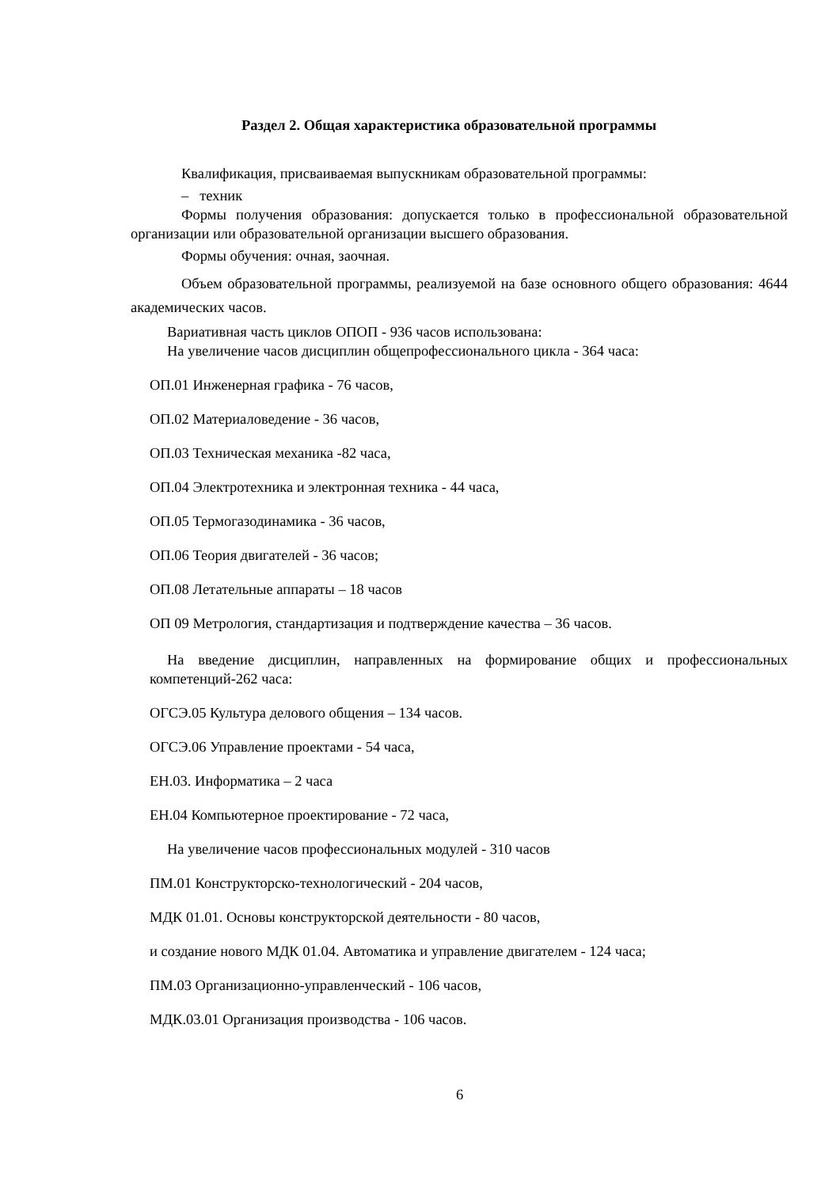Раздел 2. Общая характеристика образовательной программы
Квалификация, присваиваемая выпускникам образовательной программы:
– техник
Формы получения образования: допускается только в профессиональной образовательной организации или образовательной организации высшего образования.
Формы обучения: очная, заочная.
Объем образовательной программы, реализуемой на базе основного общего образования: 4644 академических часов.
Вариативная часть циклов ОПОП - 936 часов использована:
На увеличение часов дисциплин общепрофессионального цикла - 364 часа:
ОП.01 Инженерная графика - 76 часов,
ОП.02 Материаловедение - 36 часов,
ОП.03 Техническая механика -82 часа,
ОП.04 Электротехника и электронная техника - 44 часа,
ОП.05 Термогазодинамика - 36 часов,
ОП.06 Теория двигателей - 36 часов;
ОП.08 Летательные аппараты – 18 часов
ОП 09 Метрология, стандартизация и подтверждение качества – 36 часов.
На введение дисциплин, направленных на формирование общих и профессиональных компетенций-262 часа:
ОГСЭ.05 Культура делового общения – 134 часов.
ОГСЭ.06 Управление проектами - 54 часа,
ЕН.03. Информатика – 2 часа
ЕН.04 Компьютерное проектирование - 72 часа,
На увеличение часов профессиональных модулей - 310 часов
ПМ.01 Конструкторско-технологический - 204 часов,
МДК 01.01. Основы конструкторской деятельности - 80 часов,
и создание нового МДК 01.04. Автоматика и управление двигателем - 124 часа;
ПМ.03 Организационно-управленческий - 106 часов,
МДК.03.01 Организация производства - 106 часов.
6